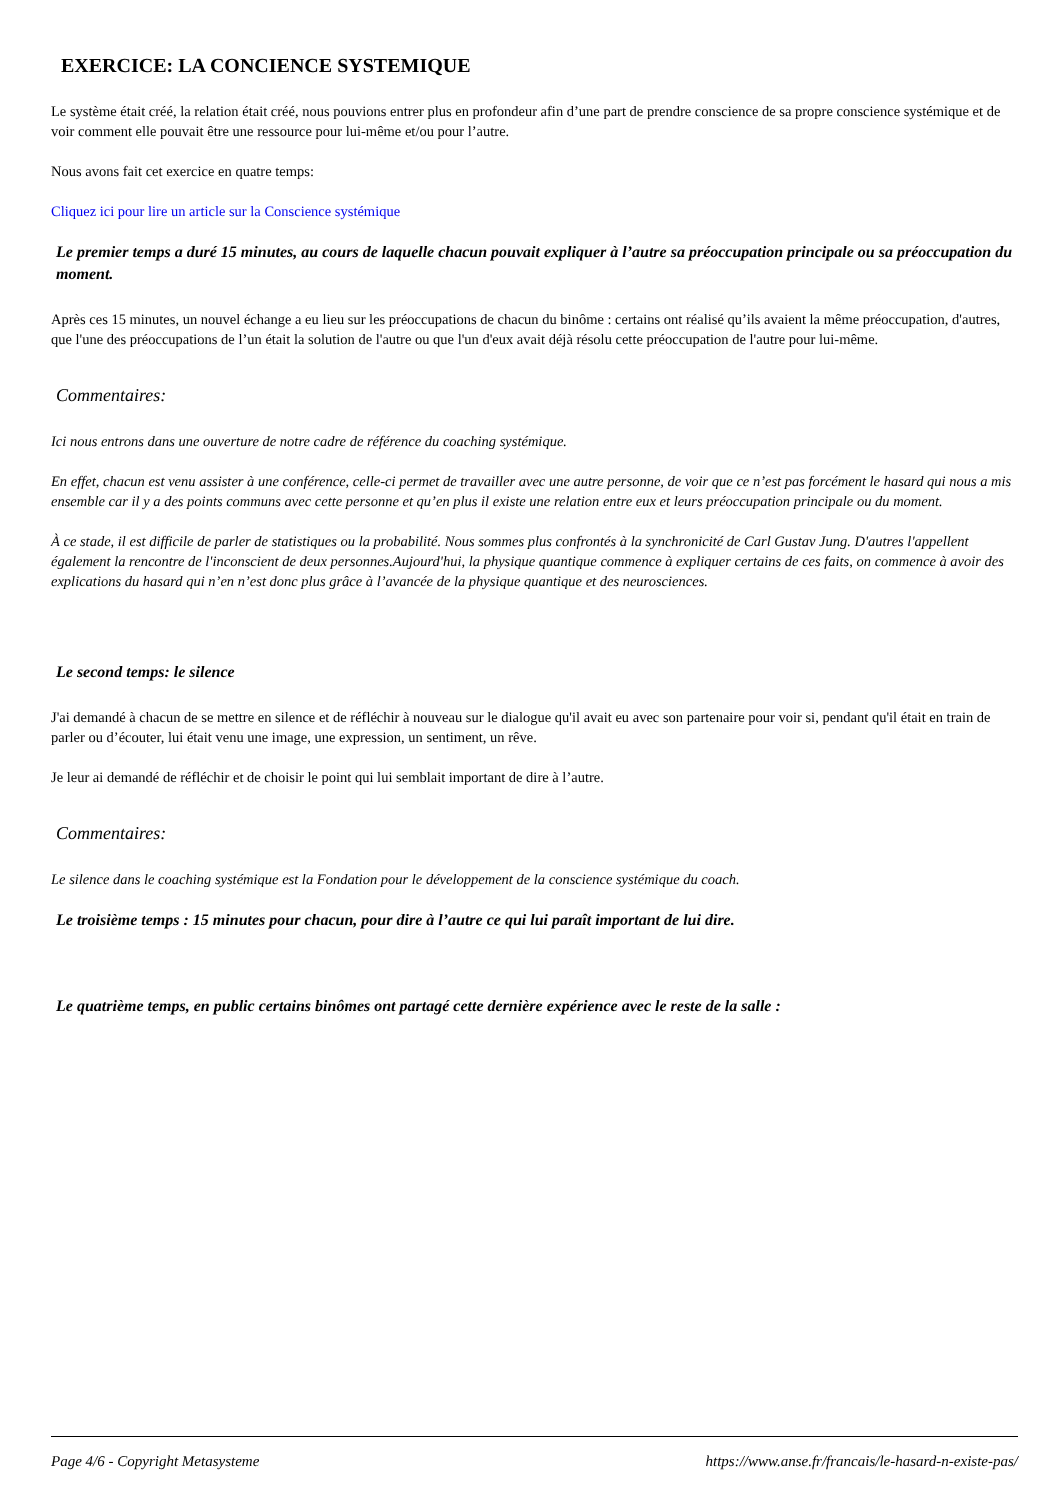EXERCICE: LA CONCIENCE SYSTEMIQUE
Le système était créé, la relation était créé, nous pouvions entrer plus en profondeur afin d’une part de prendre conscience de sa propre conscience systémique et de voir comment elle pouvait être une ressource pour lui-même et/ou pour l’autre.
Nous avons fait cet exercice en quatre temps:
Cliquez ici pour lire un article sur la Conscience systémique
Le premier temps a duré 15 minutes, au cours de laquelle chacun pouvait expliquer à l’autre sa préoccupation principale ou sa préoccupation du moment.
Après ces 15 minutes, un nouvel échange a eu lieu sur les préoccupations de chacun du binôme : certains ont réalisé qu’ils avaient la même préoccupation, d'autres, que l'une des préoccupations de l’un était la solution de l'autre ou que l'un d'eux avait déjà résolu cette préoccupation de l'autre pour lui-même.
Commentaires:
Ici nous entrons dans une ouverture de notre cadre de référence du coaching systémique.
En effet, chacun est venu assister à une conférence, celle-ci permet de travailler avec une autre personne, de voir que ce n’est pas forcément le hasard qui nous a mis ensemble car il y a des points communs avec cette personne et qu’en plus il existe une relation entre eux et leurs préoccupation principale ou du moment.
À ce stade, il est difficile de parler de statistiques ou la probabilité. Nous sommes plus confrontés à la synchronicité de Carl Gustav Jung. D'autres l'appellent également la rencontre de l'inconscient de deux personnes.Aujourd'hui, la physique quantique commence à expliquer certains de ces faits, on commence à avoir des explications du hasard qui n’en n’est donc plus grâce à l’avancée de la physique quantique et des neurosciences.
Le second temps: le silence
J'ai demandé à chacun de se mettre en silence et de réfléchir à nouveau sur le dialogue qu'il avait eu avec son partenaire pour voir si, pendant qu'il était en train de parler ou d’écouter, lui était venu une image, une expression, un sentiment, un rêve.
Je leur ai demandé de réfléchir et de choisir le point qui lui semblait important de dire à l’autre.
Commentaires:
Le silence dans le coaching systémique est la Fondation pour le développement de la conscience systémique du coach.
Le troisième temps : 15 minutes pour chacun, pour dire à l’autre ce qui lui paraît important de lui dire.
Le quatrième temps, en public certains binômes ont partagé cette dernière expérience avec le reste de la salle :
Page 4/6 - Copyright Metasysteme https://www.anse.fr/francais/le-hasard-n-existe-pas/